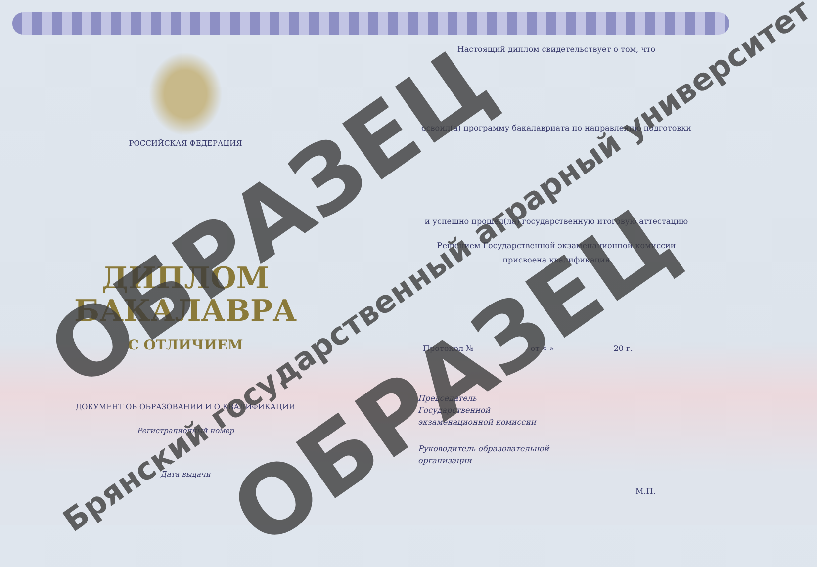РОССИЙСКАЯ ФЕДЕРАЦИЯ
ДИПЛОМ
БАКАЛАВРА
С ОТЛИЧИЕМ
ДОКУМЕНТ ОБ ОБРАЗОВАНИИ И О КВАЛИФИКАЦИИ
Регистрационный номер
Дата выдачи
Настоящий диплом свидетельствует о том, что
освоил(а) программу бакалавриата по направлению подготовки
и успешно прошел(ла) государственную итоговую аттестацию
Решением Государственной экзаменационной комиссии
присвоена квалификация
Протокол № от « » 20 г.
Председатель
Государственной
экзаменационной комиссии
Руководитель образовательной
организации
М.П.
ОБРАЗЕЦ
Брянский государственный аграрный университет
ОБРАЗЕЦ